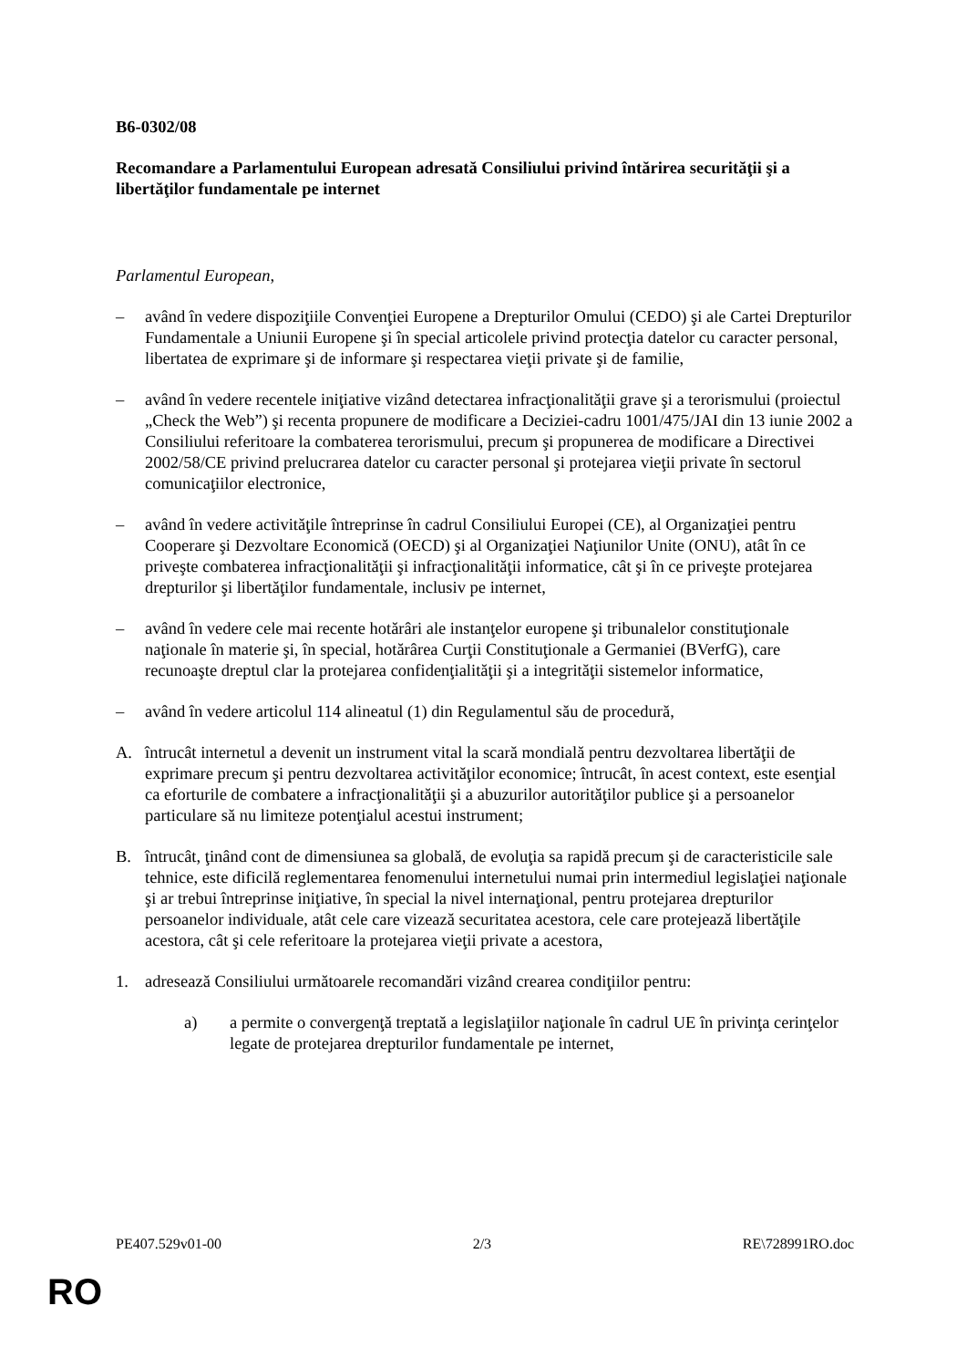B6-0302/08
Recomandare a Parlamentului European adresată Consiliului privind întărirea securităţii şi a libertăţilor fundamentale pe internet
Parlamentul European,
– având în vedere dispoziţiile Convenţiei Europene a Drepturilor Omului (CEDO) şi ale Cartei Drepturilor Fundamentale a Uniunii Europene şi în special articolele privind protecţia datelor cu caracter personal, libertatea de exprimare şi de informare şi respectarea vieţii private şi de familie,
– având în vedere recentele iniţiative vizând detectarea infracţionalităţii grave şi a terorismului (proiectul „Check the Web”) şi recenta propunere de modificare a Deciziei-cadru 1001/475/JAI din 13 iunie 2002 a Consiliului referitoare la combaterea terorismului, precum şi propunerea de modificare a Directivei 2002/58/CE privind prelucrarea datelor cu caracter personal şi protejarea vieţii private în sectorul comunicaţiilor electronice,
– având în vedere activităţile întreprinse în cadrul Consiliului Europei (CE), al Organizaţiei pentru Cooperare şi Dezvoltare Economică (OECD) şi al Organizaţiei Naţiunilor Unite (ONU), atât în ce priveşte combaterea infracţionalităţii şi infracţionalităţii informatice, cât şi în ce priveşte protejarea drepturilor şi libertăţilor fundamentale, inclusiv pe internet,
– având în vedere cele mai recente hotărâri ale instanţelor europene şi tribunalelor constituţionale naţionale în materie şi, în special, hotărârea Curţii Constituţionale a Germaniei (BVerfG), care recunoaşte dreptul clar la protejarea confidenţialităţii şi a integrităţii sistemelor informatice,
– având în vedere articolul 114 alineatul (1) din Regulamentul său de procedură,
A. întrucât internetul a devenit un instrument vital la scară mondială pentru dezvoltarea libertăţii de exprimare precum şi pentru dezvoltarea activităţilor economice; întrucât, în acest context, este esenţial ca eforturile de combatere a infracţionalităţii şi a abuzurilor autorităţilor publice şi a persoanelor particulare să nu limiteze potenţialul acestui instrument;
B. întrucât, ţinând cont de dimensiunea sa globală, de evoluţia sa rapidă precum şi de caracteristicile sale tehnice, este dificilă reglementarea fenomenului internetului numai prin intermediul legislaţiei naţionale şi ar trebui întreprinse iniţiative, în special la nivel internaţional, pentru protejarea drepturilor persoanelor individuale, atât cele care vizează securitatea acestora, cele care protejează libertăţile acestora, cât şi cele referitoare la protejarea vieţii private a acestora,
1. adresează Consiliului următoarele recomandări vizând crearea condiţiilor pentru:
a) a permite o convergenţă treptată a legislaţiilor naţionale în cadrul UE în privinţa cerinţelor legate de protejarea drepturilor fundamentale pe internet,
PE407.529v01-00 2/3 RE\728991RO.doc
RO